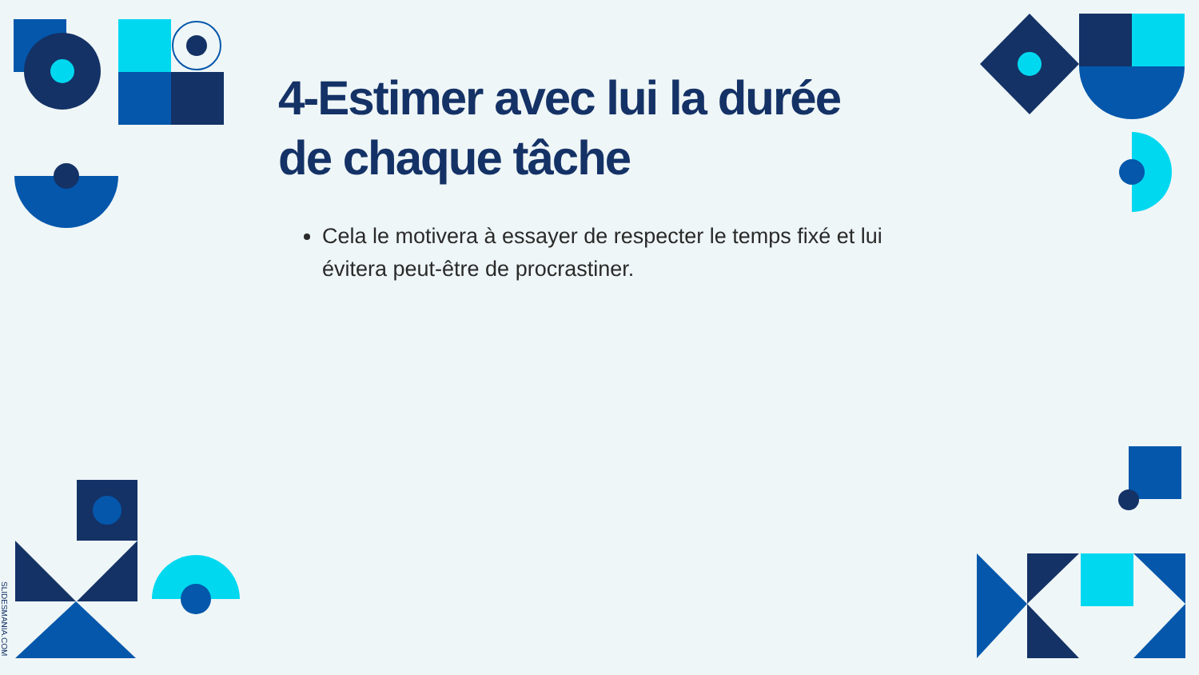4-Estimer avec lui la durée de chaque tâche
Cela le motivera à essayer de respecter le temps fixé et lui évitera peut-être de procrastiner.
SLIDESMANIA.COM